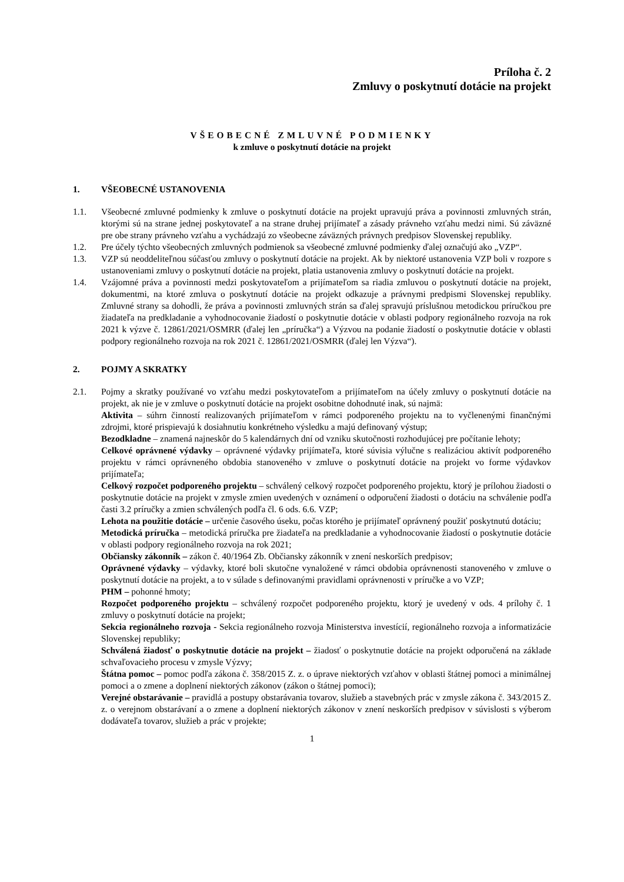Príloha č. 2
Zmluvy o poskytnutí dotácie na projekt
VŠEOBECNÉ ZMLUVNÉ PODMIENKY
k zmluve o poskytnutí dotácie na projekt
1. VŠEOBECNÉ USTANOVENIA
1.1. Všeobecné zmluvné podmienky k zmluve o poskytnutí dotácie na projekt upravujú práva a povinnosti zmluvných strán, ktorými sú na strane jednej poskytovateľ a na strane druhej prijímateľ a zásady právneho vzťahu medzi nimi. Sú záväzné pre obe strany právneho vzťahu a vychádzajú zo všeobecne záväzných právnych predpisov Slovenskej republiky.
1.2. Pre účely týchto všeobecných zmluvných podmienok sa všeobecné zmluvné podmienky ďalej označujú ako „VZP“.
1.3. VZP sú neoddeliteľnou súčasťou zmluvy o poskytnutí dotácie na projekt. Ak by niektoré ustanovenia VZP boli v rozpore s ustanoveniami zmluvy o poskytnutí dotácie na projekt, platia ustanovenia zmluvy o poskytnutí dotácie na projekt.
1.4. Vzájomné práva a povinnosti medzi poskytovateľom a prijímateľom sa riadia zmluvou o poskytnutí dotácie na projekt, dokumentmi, na ktoré zmluva o poskytnutí dotácie na projekt odkazuje a právnymi predpismi Slovenskej republiky. Zmluvné strany sa dohodli, že práva a povinnosti zmluvných strán sa ďalej spravujú príslušnou metodickou príručkou pre žiadateľa na predkladanie a vyhodnocovanie žiadostí o poskytnutie dotácie v oblasti podpory regionálneho rozvoja na rok 2021 k výzve č. 12861/2021/OSMRR (ďalej len „príručka“) a Výzvou na podanie žiadostí o poskytnutie dotácie v oblasti podpory regionálneho rozvoja na rok 2021 č. 12861/2021/OSMRR (ďalej len Výzva“).
2. POJMY A SKRATKY
2.1. Pojmy a skratky používané vo vzťahu medzi poskytovateľom a prijímateľom na účely zmluvy o poskytnutí dotácie na projekt, ak nie je v zmluve o poskytnutí dotácie na projekt osobitne dohodnuté inak, sú najmä:
Aktivita – súhrn činností realizovaných prijímateľom v rámci podporeného projektu na to vyčlenenými finančnými zdrojmi, ktoré prispievajú k dosiahnutiu konkrétneho výsledku a majú definovaný výstup;
Bezodkladne – znamená najneskôr do 5 kalendárnych dní od vzniku skutočnosti rozhodujúcej pre počítanie lehoty;
Celkové oprávnené výdavky – oprávnené výdavky prijímateľa, ktoré súvisia výlučne s realizáciou aktivít podporeného projektu v rámci oprávneného obdobia stanoveného v zmluve o poskytnutí dotácie na projekt vo forme výdavkov prijímateľa;
Celkový rozpočet podporeného projektu – schválený celkový rozpočet podporeného projektu, ktorý je prílohou žiadosti o poskytnutie dotácie na projekt v zmysle zmien uvedených v oznámení o odporučení žiadosti o dotáciu na schválenie podľa časti 3.2 príručky a zmien schválených podľa čl. 6 ods. 6.6. VZP;
Lehota na použitie dotácie – určenie časového úseku, počas ktorého je prijímateľ oprávnený použiť poskytnutú dotáciu;
Metodická príručka – metodická príručka pre žiadateľa na predkladanie a vyhodnocovanie žiadostí o poskytnutie dotácie v oblasti podpory regionálneho rozvoja na rok 2021;
Občiansky zákonník – zákon č. 40/1964 Zb. Občiansky zákonník v znení neskorších predpisov;
Oprávnené výdavky – výdavky, ktoré boli skutočne vynaložené v rámci obdobia oprávnenosti stanoveného v zmluve o poskytnutí dotácie na projekt, a to v súlade s definovanými pravidlami oprávnenosti v príručke a vo VZP;
PHM – pohonné hmoty;
Rozpočet podporeného projektu – schválený rozpočet podporeného projektu, ktorý je uvedený v ods. 4 prílohy č. 1 zmluvy o poskytnutí dotácie na projekt;
Sekcia regionálneho rozvoja - Sekcia regionálneho rozvoja Ministerstva investícií, regionálneho rozvoja a informatizácie Slovenskej republiky;
Schválená žiadosť o poskytnutie dotácie na projekt – žiadosť o poskytnutie dotácie na projekt odporučená na základe schvaľovacieho procesu v zmysle Výzvy;
Štátna pomoc – pomoc podľa zákona č. 358/2015 Z. z. o úprave niektorých vzťahov v oblasti štátnej pomoci a minimálnej pomoci a o zmene a doplnení niektorých zákonov (zákon o štátnej pomoci);
Verejné obstarávanie – pravidlá a postupy obstarávania tovarov, služieb a stavebných prác v zmysle zákona č. 343/2015 Z. z. o verejnom obstarávaní a o zmene a doplnení niektorých zákonov v znení neskorších predpisov v súvislosti s výberom dodávateľa tovarov, služieb a prác v projekte;
1